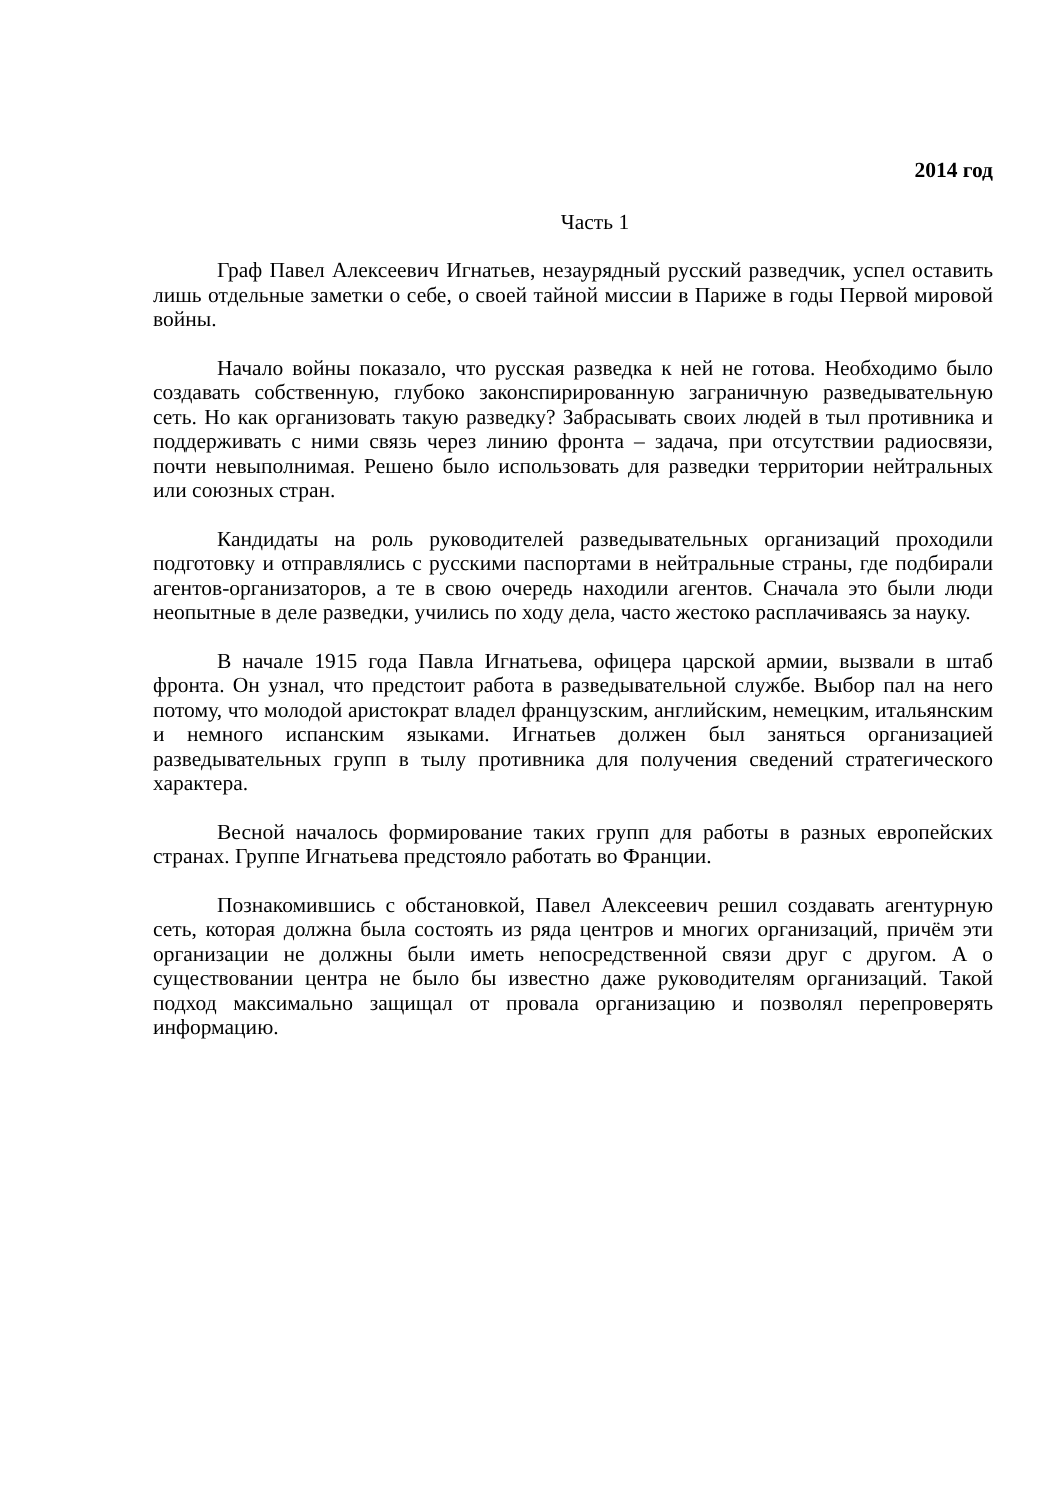2014 год
Часть 1
Граф Павел Алексеевич Игнатьев, незаурядный русский разведчик, успел оставить лишь отдельные заметки о себе, о своей тайной миссии в Париже в годы Первой мировой войны.
Начало войны показало, что русская разведка к ней не готова. Необходимо было создавать собственную, глубоко законспирированную заграничную разведывательную сеть. Но как организовать такую разведку? Забрасывать своих людей в тыл противника и поддерживать с ними связь через линию фронта – задача, при отсутствии радиосвязи, почти невыполнимая. Решено было использовать для разведки территории нейтральных или союзных стран.
Кандидаты на роль руководителей разведывательных организаций проходили подготовку и отправлялись с русскими паспортами в нейтральные страны, где подбирали агентов-организаторов, а те в свою очередь находили агентов. Сначала это были люди неопытные в деле разведки, учились по ходу дела, часто жестоко расплачиваясь за науку.
В начале 1915 года Павла Игнатьева, офицера царской армии, вызвали в штаб фронта. Он узнал, что предстоит работа в разведывательной службе. Выбор пал на него потому, что молодой аристократ владел французским, английским, немецким, итальянским и немного испанским языками. Игнатьев должен был заняться организацией разведывательных групп в тылу противника для получения сведений стратегического характера.
Весной началось формирование таких групп для работы в разных европейских странах. Группе Игнатьева предстояло работать во Франции.
Познакомившись с обстановкой, Павел Алексеевич решил создавать агентурную сеть, которая должна была состоять из ряда центров и многих организаций, причём эти организации не должны были иметь непосредственной связи друг с другом. А о существовании центра не было бы известно даже руководителям организаций. Такой подход максимально защищал от провала организацию и позволял перепроверять информацию.